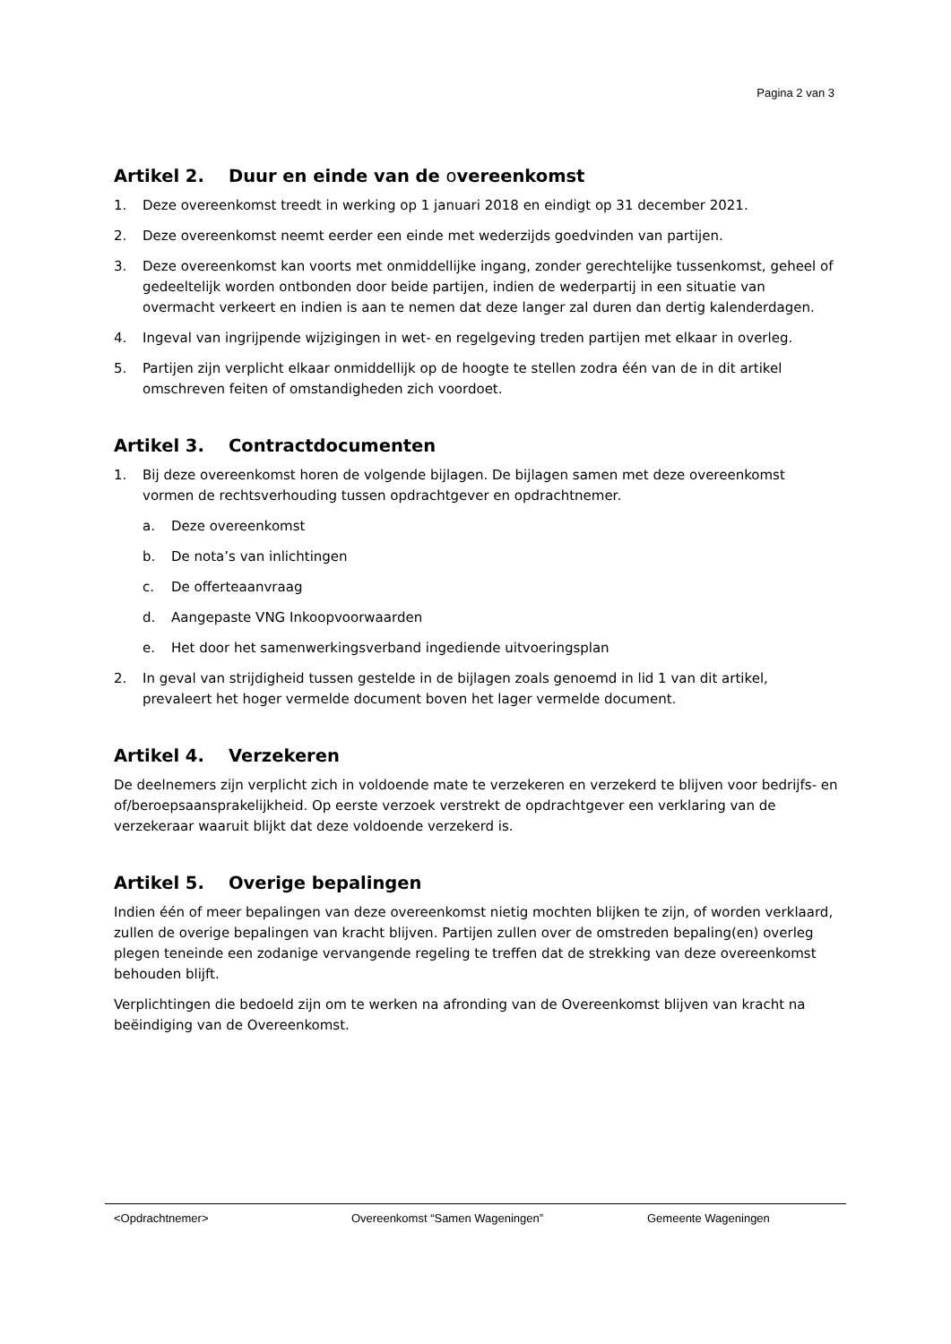Pagina 2 van 3
Artikel 2. Duur en einde van de overeenkomst
1. Deze overeenkomst treedt in werking op 1 januari 2018 en eindigt op 31 december 2021.
2. Deze overeenkomst neemt eerder een einde met wederzijds goedvinden van partijen.
3. Deze overeenkomst kan voorts met onmiddellijke ingang, zonder gerechtelijke tussenkomst, geheel of gedeeltelijk worden ontbonden door beide partijen, indien de wederpartij in een situatie van overmacht verkeert en indien is aan te nemen dat deze langer zal duren dan dertig kalenderdagen.
4. Ingeval van ingrijpende wijzigingen in wet- en regelgeving treden partijen met elkaar in overleg.
5. Partijen zijn verplicht elkaar onmiddellijk op de hoogte te stellen zodra één van de in dit artikel omschreven feiten of omstandigheden zich voordoet.
Artikel 3. Contractdocumenten
1. Bij deze overeenkomst horen de volgende bijlagen. De bijlagen samen met deze overeenkomst vormen de rechtsverhouding tussen opdrachtgever en opdrachtnemer.
a. Deze overeenkomst
b. De nota’s van inlichtingen
c. De offerteaanvraag
d. Aangepaste VNG Inkoopvoorwaarden
e. Het door het samenwerkingsverband ingediende uitvoeringsplan
2. In geval van strijdigheid tussen gestelde in de bijlagen zoals genoemd in lid 1 van dit artikel, prevaleert het hoger vermelde document boven het lager vermelde document.
Artikel 4. Verzekeren
De deelnemers zijn verplicht zich in voldoende mate te verzekeren en verzekerd te blijven voor bedrijfs- en of/beroepsaansprakelijkheid. Op eerste verzoek verstrekt de opdrachtgever een verklaring van de verzekeraar waaruit blijkt dat deze voldoende verzekerd is.
Artikel 5. Overige bepalingen
Indien één of meer bepalingen van deze overeenkomst nietig mochten blijken te zijn, of worden verklaard, zullen de overige bepalingen van kracht blijven. Partijen zullen over de omstreden bepaling(en) overleg plegen teneinde een zodanige vervangende regeling te treffen dat de strekking van deze overeenkomst behouden blijft.
Verplichtingen die bedoeld zijn om te werken na afronding van de Overeenkomst blijven van kracht na beëindiging van de Overeenkomst.
<Opdrachtnemer> Overeenkomst “Samen Wageningen” Gemeente Wageningen